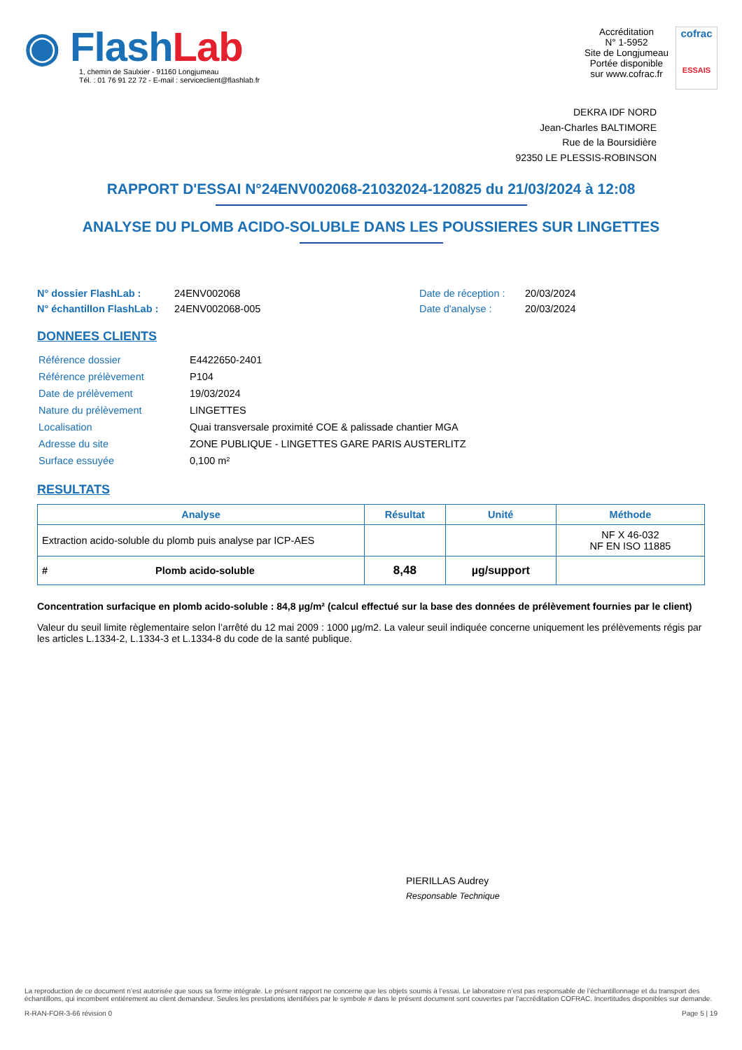◉ FlashLab
1, chemin de Saulxier - 91160 Longjumeau
Tél. : 01 76 91 22 72 - E-mail : serviceclient@flashlab.fr
Accréditation
N° 1-5952
Site de Longjumeau
Portée disponible
sur www.cofrac.fr
cofrac
ESSAIS
DEKRA IDF NORD
Jean-Charles BALTIMORE
Rue de la Boursidière
92350 LE PLESSIS-ROBINSON
RAPPORT D'ESSAI N°24ENV002068-21032024-120825 du 21/03/2024 à 12:08
ANALYSE DU PLOMB ACIDO-SOLUBLE DANS LES POUSSIERES SUR LINGETTES
N° dossier FlashLab :
N° échantillon FlashLab :
24ENV002068
24ENV002068-005
Date de réception :
Date d'analyse :
20/03/2024
20/03/2024
DONNEES CLIENTS
| Référence dossier | E4422650-2401 |
| Référence prélèvement | P104 |
| Date de prélèvement | 19/03/2024 |
| Nature du prélèvement | LINGETTES |
| Localisation | Quai transversale proximité COE & palissade chantier MGA |
| Adresse du site | ZONE PUBLIQUE - LINGETTES GARE PARIS AUSTERLITZ |
| Surface essuyée | 0,100 m² |
RESULTATS
| Analyse | Résultat | Unité | Méthode |
| --- | --- | --- | --- |
| Extraction acido-soluble du plomb puis analyse par ICP-AES | | | NF X 46-032 NF EN ISO 11885 |
| # Plomb acido-soluble | 8,48 | µg/support | |
Concentration surfacique en plomb acido-soluble : 84,8 µg/m² (calcul effectué sur la base des données de prélèvement fournies par le client)
Valeur du seuil limite règlementaire selon l’arrêté du 12 mai 2009 : 1000 µg/m2. La valeur seuil indiquée concerne uniquement les prélèvements régis par les articles L.1334-2, L.1334-3 et L.1334-8 du code de la santé publique.
PIERILLAS Audrey
Responsable Technique
La reproduction de ce document n’est autorisée que sous sa forme intégrale. Le présent rapport ne concerne que les objets soumis à l’essai. Le laboratoire n’est pas responsable de l’échantillonnage et du transport des échantillons, qui incombent entièrement au client demandeur. Seules les prestations identifiées par le symbole # dans le présent document sont couvertes par l’accréditation COFRAC. Incertitudes disponibles sur demande.
R-RAN-FOR-3-66 révision 0 Page 5 | 19